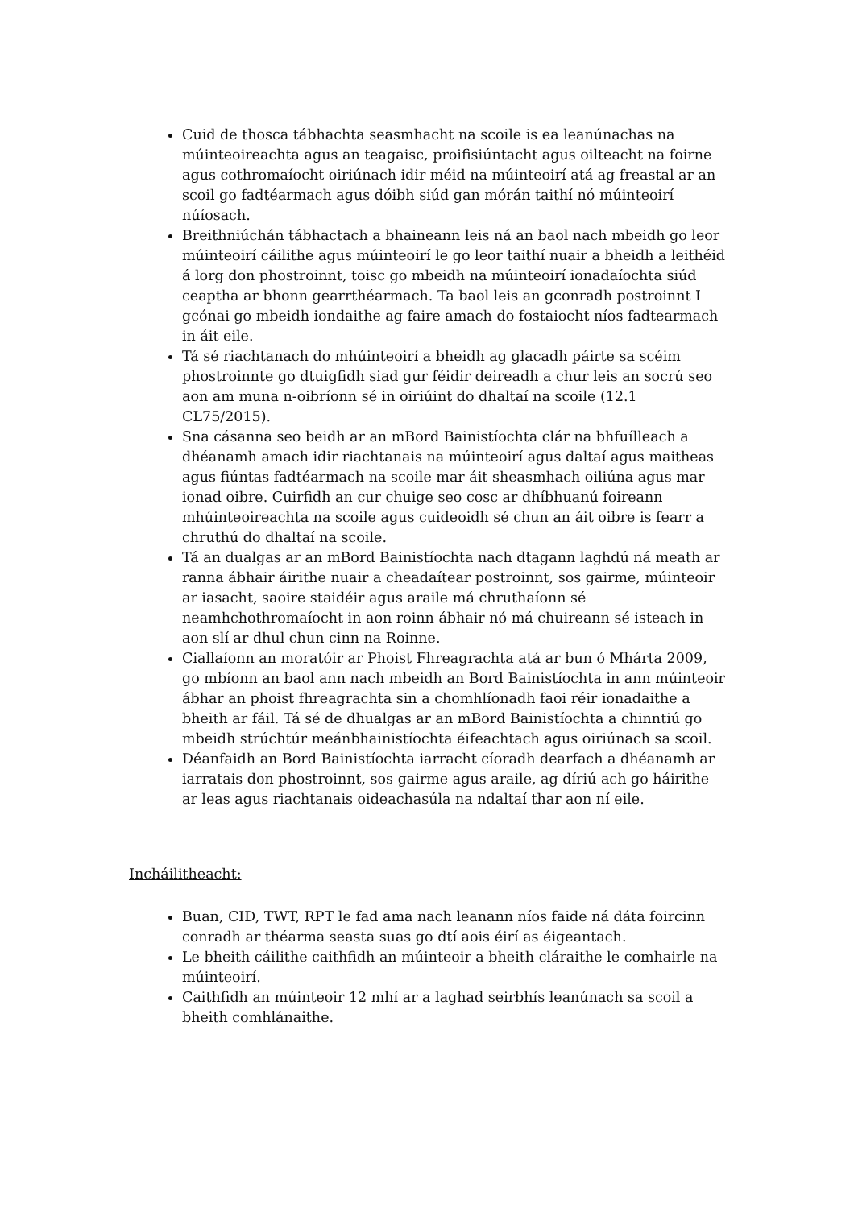Cuid de thosca tábhachta seasmhacht na scoile is ea leanúnachas na múinteoireachta agus an teagaisc, proifisiúntacht agus oilteacht na foirne agus cothromaíocht oiriúnach idir méid na múinteoirí atá ag freastal ar an scoil go fadtéarmach agus dóibh siúd gan mórán taithí nó múinteoirí núíosach.
Breithniúchán tábhactach a bhaineann leis ná an baol nach mbeidh go leor múinteoirí cáilithe agus múinteoirí le go leor taithí nuair a bheidh a leithéid á lorg don phostroinnt, toisc go mbeidh na múinteoirí ionadaíochta siúd ceaptha ar bhonn gearrthéarmach. Ta baol leis an gconradh postroinnt I gcónai go mbeidh iondaithe ag faire amach do fostaiocht níos fadtearmach in áit eile.
Tá sé riachtanach do mhúinteoirí a bheidh ag glacadh páirte sa scéim phostroinnte go dtuigfidh siad gur féidir deireadh a chur leis an socrú seo aon am muna n-oibríonn sé in oiriúint do dhaltaí na scoile (12.1 CL75/2015).
Sna cásanna seo beidh ar an mBord Bainistíochta clár na bhfuílleach a dhéanamh amach idir riachtanais na múinteoirí agus daltaí agus maitheas agus fiúntas fadtéarmach na scoile mar áit sheasmhach oiliúna agus mar ionad oibre. Cuirfidh an cur chuige seo cosc ar dhíbhuanú foireann mhúinteoireachta na scoile agus cuideoidh sé chun an áit oibre is fearr a chruthú do dhaltaí na scoile.
Tá an dualgas ar an mBord Bainistíochta nach dtagann laghdú ná meath ar ranna ábhair áirithe nuair a cheadaítear postroinnt, sos gairme, múinteoir ar iasacht, saoire staidéir agus araile má chruthaíonn sé neamhchothromaíocht in aon roinn ábhair nó má chuireann sé isteach in aon slí ar dhul chun cinn na Roinne.
Ciallaíonn an moratóir ar Phoist Fhreagrachta atá ar bun ó Mhárta 2009, go mbíonn an baol ann nach mbeidh an Bord Bainistíochta in ann múinteoir ábhar an phoist fhreagrachta sin a chomhlíonadh faoi réir ionadaithe a bheith ar fáil. Tá sé de dhualgas ar an mBord Bainistíochta a chinntiú go mbeidh strúchtúr meánbhainistíochta éifeachtach agus oiriúnach sa scoil.
Déanfaidh an Bord Bainistíochta iarracht cíoradh dearfach a dhéanamh ar iarratais don phostroinnt, sos gairme agus araile, ag díriú ach go háirithe ar leas agus riachtanais oideachasúla na ndaltaí thar aon ní eile.
Incháilitheacht:
Buan, CID, TWT, RPT le fad ama nach leanann níos faide ná dáta foircinn conradh ar théarma seasta suas go dtí aois éirí as éigeantach.
Le bheith cáilithe caithfidh an múinteoir a bheith cláraithe le comhairle na múinteoirí.
Caithfidh an múinteoir 12 mhí ar a laghad seirbhís leanúnach sa scoil a bheith comhlánaithe.